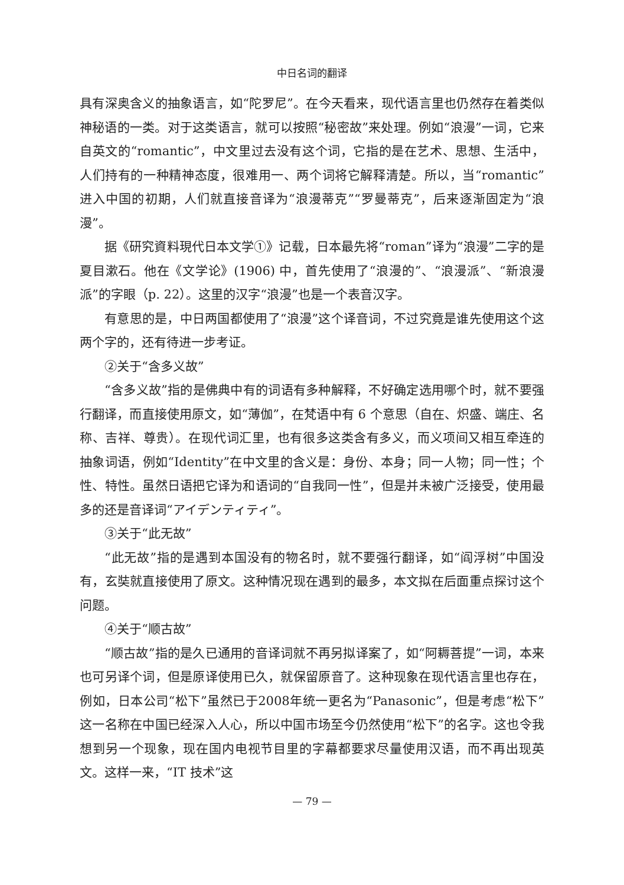中日名词的翻译
具有深奥含义的抽象语言，如“陀罗尼”。在今天看来，现代语言里也仍然存在着类似神秘语的一类。对于这类语言，就可以按照“秘密故”来处理。例如“浪漫”一词，它来自英文的“romantic”，中文里过去没有这个词，它指的是在艺术、思想、生活中，人们持有的一种精神态度，很难用一、两个词将它解释清楚。所以，当“romantic”进入中国的初期，人们就直接音译为“浪漫蒂克”“罗曼蒂克”，后来逐渐固定为“浪漫”。
据《研究資料現代日本文学①》记载，日本最先将“roman”译为“浪漫”二字的是夏目漱石。他在《文学论》(1906) 中，首先使用了“浪漫的”、“浪漫派”、“新浪漫派”的字眼（p. 22）。这里的汉字“浪漫”也是一个表音汉字。
有意思的是，中日两国都使用了“浪漫”这个译音词，不过究竟是谁先使用这个这两个字的，还有待进一步考证。
②关于“含多义故”
“含多义故”指的是佛典中有的词语有多种解释，不好确定选用哪个时，就不要强行翻译，而直接使用原文，如“薄伽”，在梵语中有 6 个意思（自在、炽盛、端庄、名称、吉祥、尊贵）。在现代词汇里，也有很多这类含有多义，而义项间又相互牵连的抽象词语，例如“Identity”在中文里的含义是：身份、本身；同一人物；同一性；个性、特性。虽然日语把它译为和语词的“自我同一性”，但是并未被广泛接受，使用最多的还是音译词“アイデンティティ”。
③关于“此无故”
“此无故”指的是遇到本国没有的物名时，就不要强行翻译，如“阎浮树”中国没有，玄奘就直接使用了原文。这种情况现在遇到的最多，本文拟在后面重点探讨这个问题。
④关于“顺古故”
“顺古故”指的是久已通用的音译词就不再另拟译案了，如“阿耨菩提”一词，本来也可另译个词，但是原译使用已久，就保留原音了。这种现象在现代语言里也存在，例如，日本公司“松下”虽然已于2008年统一更名为“Panasonic”，但是考虑“松下”这一名称在中国已经深入人心，所以中国市场至今仍然使用“松下”的名字。这也令我想到另一个现象，现在国内电视节目里的字幕都要求尽量使用汉语，而不再出现英文。这样一来，“IT 技术”这
— 79 —